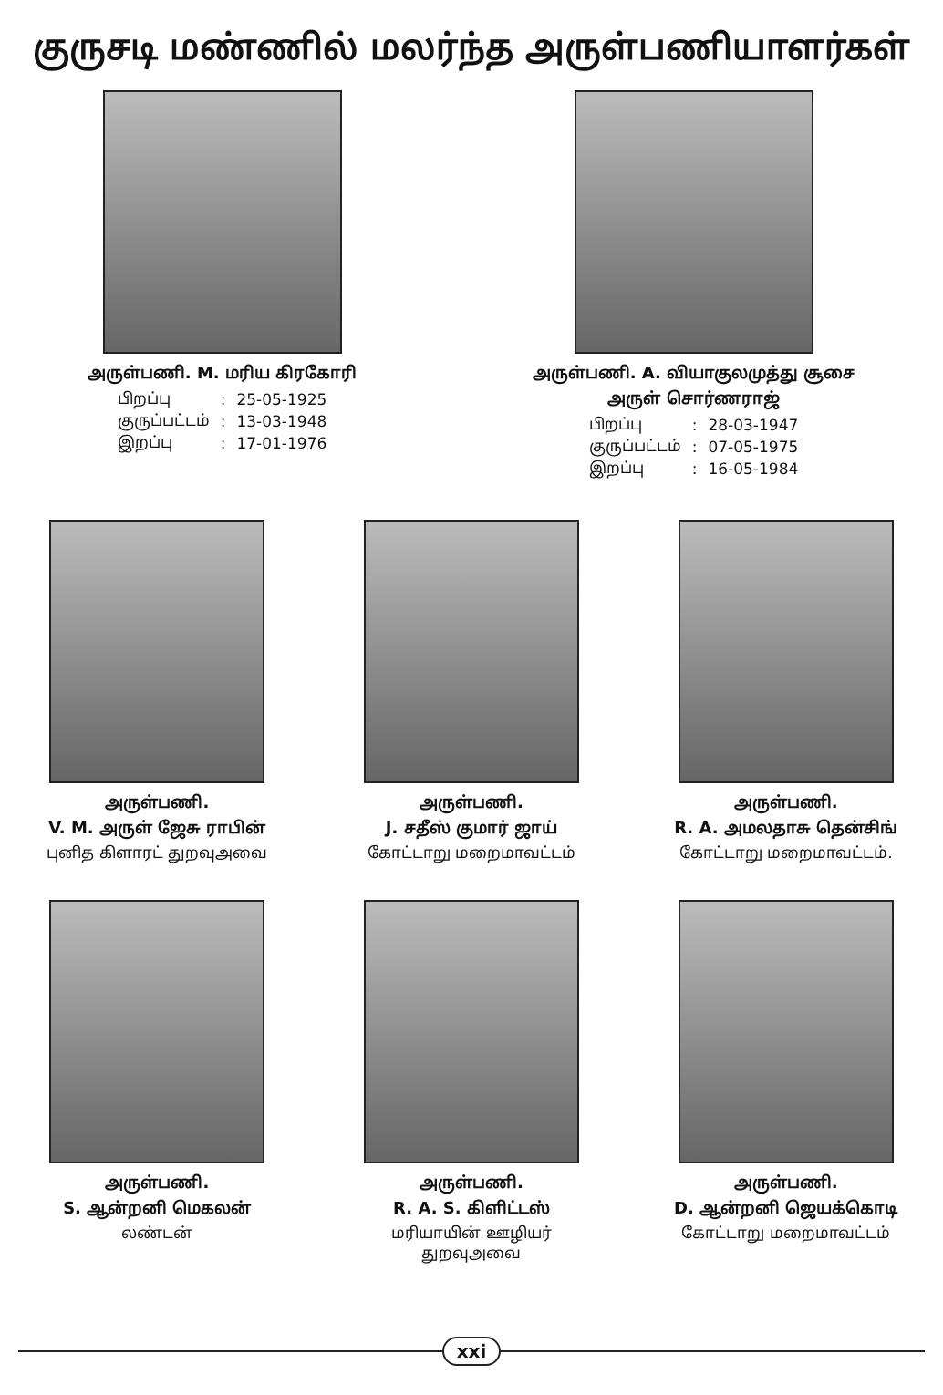குருசடி மண்ணில் மலர்ந்த அருள்பணியாளர்கள்
அருள்பணி. M. மரிய கிரகோரி
| பிறப்பு | : | 25-05-1925 |
| குருப்பட்டம் | : | 13-03-1948 |
| இறப்பு | : | 17-01-1976 |
அருள்பணி. A. வியாகுலமுத்து சூசை
அருள் சொர்ணராஜ்
| பிறப்பு | : | 28-03-1947 |
| குருப்பட்டம் | : | 07-05-1975 |
| இறப்பு | : | 16-05-1984 |
அருள்பணி.
V. M. அருள் ஜேசு ராபின்
புனித கிளாரட் துறவுஅவை
அருள்பணி.
J. சதீஸ் குமார் ஜாய்
கோட்டாறு மறைமாவட்டம்
அருள்பணி.
R. A. அமலதாசு தென்சிங்
கோட்டாறு மறைமாவட்டம்.
அருள்பணி.
S. ஆன்றனி மெகலன்
லண்டன்
அருள்பணி.
R. A. S. கிளிட்டஸ்
மரியாயின் ஊழியர்
துறவுஅவை
அருள்பணி.
D. ஆன்றனி ஜெயக்கொடி
கோட்டாறு மறைமாவட்டம்
xxi